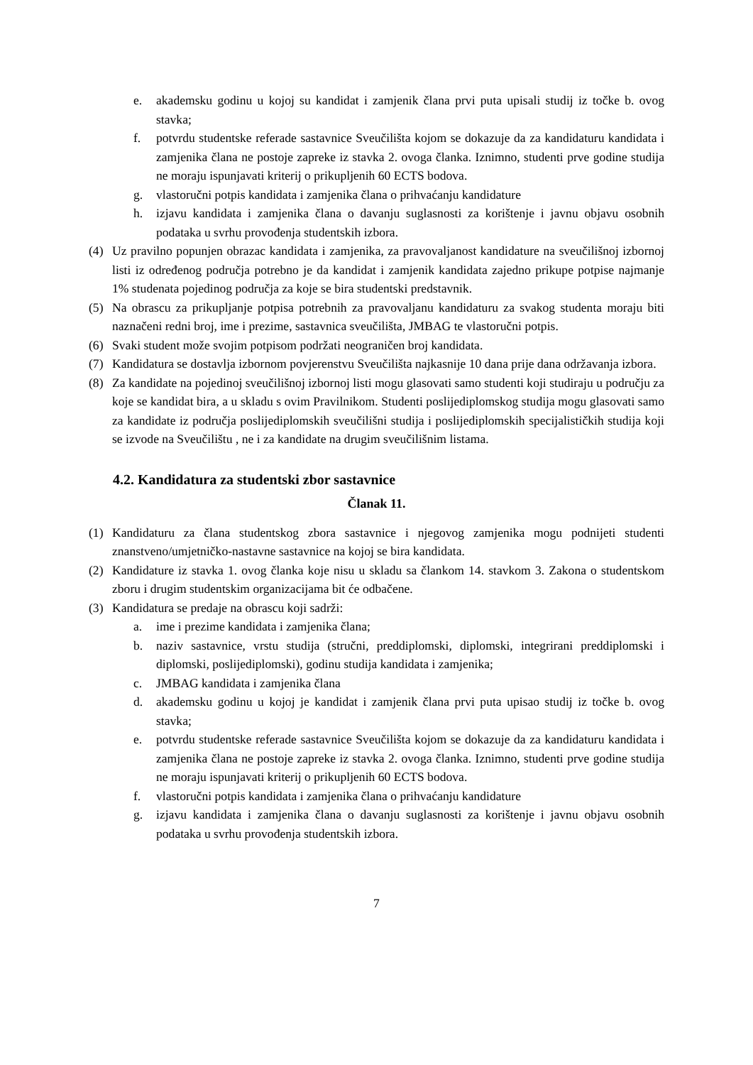e. akademsku godinu u kojoj su kandidat i zamjenik člana prvi puta upisali studij iz točke b. ovog stavka;
f. potvrdu studentske referade sastavnice Sveučilišta kojom se dokazuje da za kandidaturu kandidata i zamjenika člana ne postoje zapreke iz stavka 2. ovoga članka. Iznimno, studenti prve godine studija ne moraju ispunjavati kriterij o prikupljenih 60 ECTS bodova.
g. vlastoručni potpis kandidata i zamjenika člana o prihvaćanju kandidature
h. izjavu kandidata i zamjenika člana o davanju suglasnosti za korištenje i javnu objavu osobnih podataka u svrhu provođenja studentskih izbora.
(4) Uz pravilno popunjen obrazac kandidata i zamjenika, za pravovaljanost kandidature na sveučilišnoj izbornoj listi iz određenog područja potrebno je da kandidat i zamjenik kandidata zajedno prikupe potpise najmanje 1% studenata pojedinog područja za koje se bira studentski predstavnik.
(5) Na obrascu za prikupljanje potpisa potrebnih za pravovaljanu kandidaturu za svakog studenta moraju biti naznačeni redni broj, ime i prezime, sastavnica sveučilišta, JMBAG te vlastoručni potpis.
(6) Svaki student može svojim potpisom podržati neograničen broj kandidata.
(7) Kandidatura se dostavlja izbornom povjerenstvu Sveučilišta najkasnije 10 dana prije dana održavanja izbora.
(8) Za kandidate na pojedinoj sveučilišnoj izbornoj listi mogu glasovati samo studenti koji studiraju u području za koje se kandidat bira, a u skladu s ovim Pravilnikom. Studenti poslijediplomskog studija mogu glasovati samo za kandidate iz područja poslijediplomskih sveučilišni studija i poslijediplomskih specijalističkih studija koji se izvode na Sveučilištu , ne i za kandidate na drugim sveučilišnim listama.
4.2. Kandidatura za studentski zbor sastavnice
Članak 11.
(1) Kandidaturu za člana studentskog zbora sastavnice i njegovog zamjenika mogu podnijeti studenti znanstveno/umjetničko-nastavne sastavnice na kojoj se bira kandidata.
(2) Kandidature iz stavka 1. ovog članka koje nisu u skladu sa člankom 14. stavkom 3. Zakona o studentskom zboru i drugim studentskim organizacijama bit će odbačene.
(3) Kandidatura se predaje na obrascu koji sadrži:
a. ime i prezime kandidata i zamjenika člana;
b. naziv sastavnice, vrstu studija (stručni, preddiplomski, diplomski, integrirani preddiplomski i diplomski, poslijediplomski), godinu studija kandidata i zamjenika;
c. JMBAG kandidata i zamjenika člana
d. akademsku godinu u kojoj je kandidat i zamjenik člana prvi puta upisao studij iz točke b. ovog stavka;
e. potvrdu studentske referade sastavnice Sveučilišta kojom se dokazuje da za kandidaturu kandidata i zamjenika člana ne postoje zapreke iz stavka 2. ovoga članka. Iznimno, studenti prve godine studija ne moraju ispunjavati kriterij o prikupljenih 60 ECTS bodova.
f. vlastoručni potpis kandidata i zamjenika člana o prihvaćanju kandidature
g. izjavu kandidata i zamjenika člana o davanju suglasnosti za korištenje i javnu objavu osobnih podataka u svrhu provođenja studentskih izbora.
7